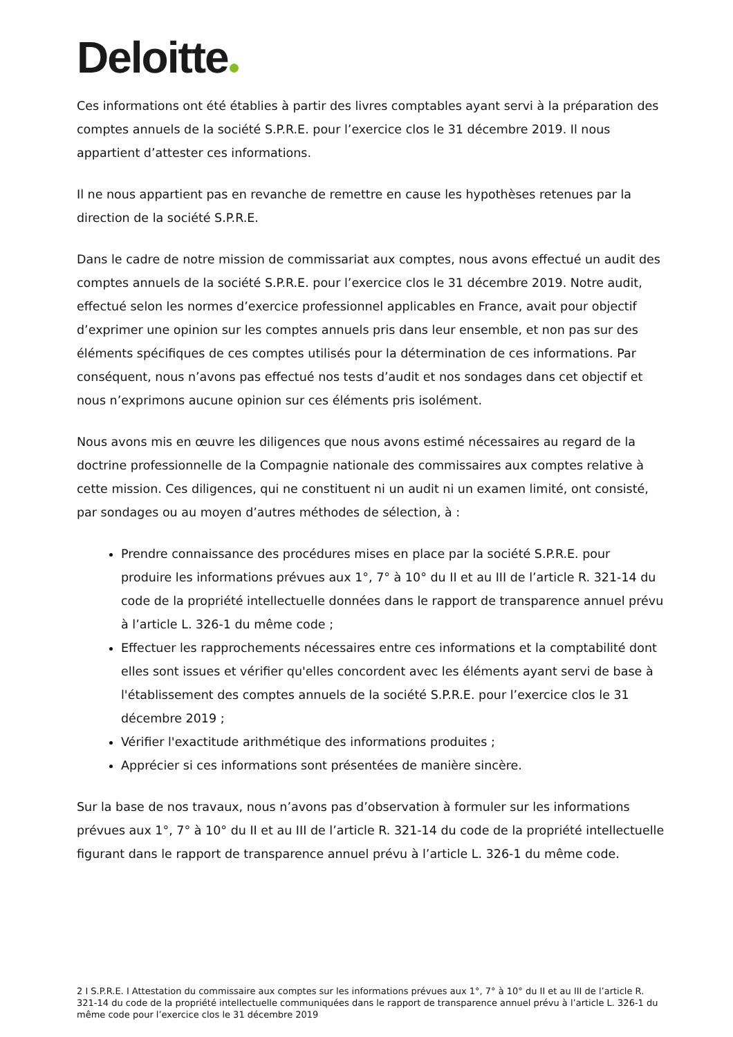Deloitte
Ces informations ont été établies à partir des livres comptables ayant servi à la préparation des comptes annuels de la société S.P.R.E. pour l’exercice clos le 31 décembre 2019. Il nous appartient d’attester ces informations.
Il ne nous appartient pas en revanche de remettre en cause les hypothèses retenues par la direction de la société S.P.R.E.
Dans le cadre de notre mission de commissariat aux comptes, nous avons effectué un audit des comptes annuels de la société S.P.R.E. pour l’exercice clos le 31 décembre 2019. Notre audit, effectué selon les normes d’exercice professionnel applicables en France, avait pour objectif d’exprimer une opinion sur les comptes annuels pris dans leur ensemble, et non pas sur des éléments spécifiques de ces comptes utilisés pour la détermination de ces informations. Par conséquent, nous n’avons pas effectué nos tests d’audit et nos sondages dans cet objectif et nous n’exprimons aucune opinion sur ces éléments pris isolément.
Nous avons mis en œuvre les diligences que nous avons estimé nécessaires au regard de la doctrine professionnelle de la Compagnie nationale des commissaires aux comptes relative à cette mission. Ces diligences, qui ne constituent ni un audit ni un examen limité, ont consisté, par sondages ou au moyen d’autres méthodes de sélection, à :
Prendre connaissance des procédures mises en place par la société S.P.R.E. pour produire les informations prévues aux 1°, 7° à 10° du II et au III de l’article R. 321-14 du code de la propriété intellectuelle données dans le rapport de transparence annuel prévu à l’article L. 326-1 du même code ;
Effectuer les rapprochements nécessaires entre ces informations et la comptabilité dont elles sont issues et vérifier qu'elles concordent avec les éléments ayant servi de base à l'établissement des comptes annuels de la société S.P.R.E. pour l’exercice clos le 31 décembre 2019 ;
Vérifier l'exactitude arithmétique des informations produites ;
Apprécier si ces informations sont présentées de manière sincère.
Sur la base de nos travaux, nous n’avons pas d’observation à formuler sur les informations prévues aux 1°, 7° à 10° du II et au III de l’article R. 321-14 du code de la propriété intellectuelle figurant dans le rapport de transparence annuel prévu à l’article L. 326-1 du même code.
2 I S.P.R.E. I Attestation du commissaire aux comptes sur les informations prévues aux 1°, 7° à 10° du II et au III de l’article R. 321-14 du code de la propriété intellectuelle communiquées dans le rapport de transparence annuel prévu à l’article L. 326-1 du même code pour l’exercice clos le 31 décembre 2019